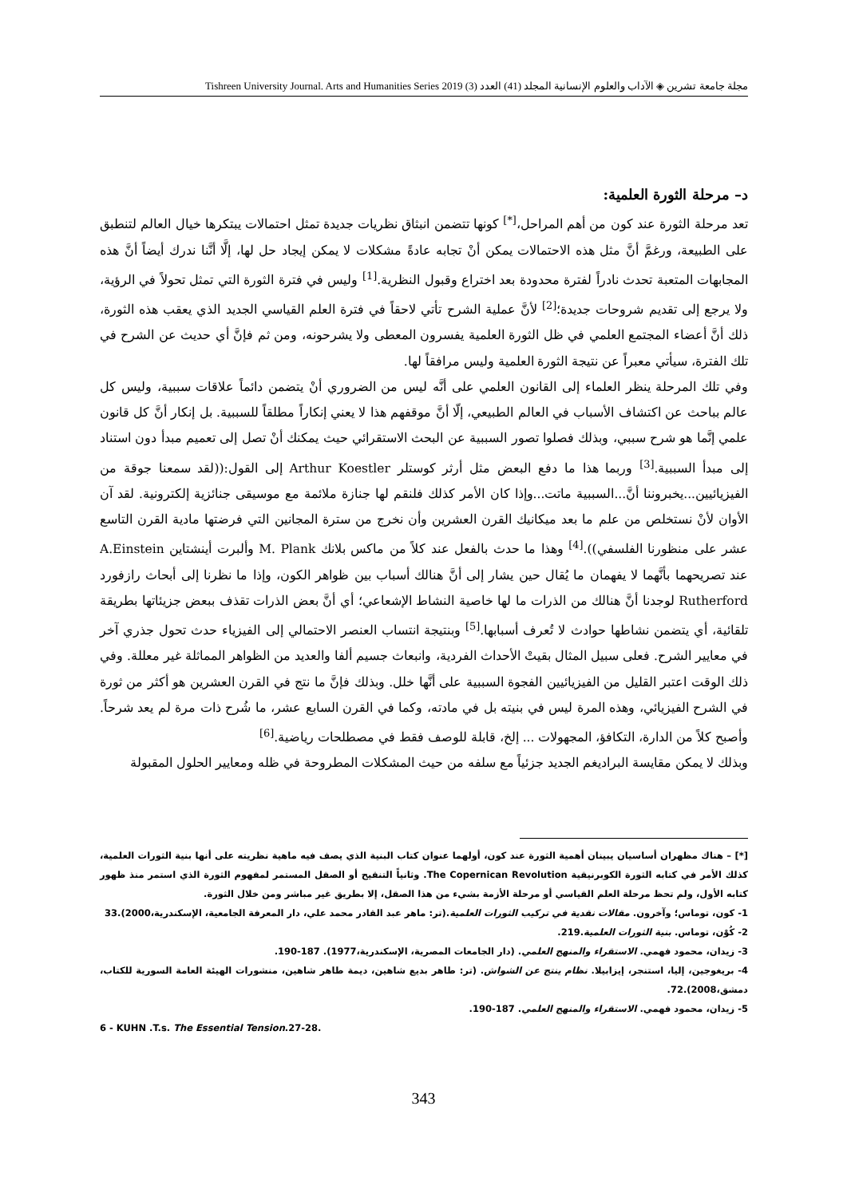مجلة جامعة تشرين ◈ الآداب والعلوم الإنسانية المجلد (41) العدد (3) Tishreen University Journal. Arts and Humanities Series 2019
د– مرحلة الثورة العلمية:
تعد مرحلة الثورة عند كون من أهم المراحل،<sup>[*]</sup> كونها تتضمن انبثاق نظريات جديدة تمثل احتمالات يبتكرها خيال العالم لتنطبق على الطبيعة، ورغمَّ أنَّ مثل هذه الاحتمالات يمكن أنْ تجابه عادةً مشكلات لا يمكن إيجاد حل لها، إلَّا أنَّنا ندرك أيضاً أنَّ هذه المجابهات المتعبة تحدث نادراً لفترة محدودة بعد اختراع وقبول النظرية.<sup>[1]</sup> وليس في فترة الثورة التي تمثل تحولاً في الرؤية، ولا يرجع إلى تقديم شروحات جديدة؛<sup>[2]</sup> لأنَّ عملية الشرح تأتي لاحقاً في فترة العلم القياسي الجديد الذي يعقب هذه الثورة، ذلك أنَّ أعضاء المجتمع العلمي في ظل الثورة العلمية يفسرون المعطى ولا يشرحونه، ومن ثم فإنَّ أي حديث عن الشرح في تلك الفترة، سيأتي معبراً عن نتيجة الثورة العلمية وليس مرافقاً لها.
وفي تلك المرحلة ينظر العلماء إلى القانون العلمي على أنَّه ليس من الضروري أنْ يتضمن دائماً علاقات سببية، وليس كل عالم بباحث عن اكتشاف الأسباب في العالم الطبيعي، إلّا أنَّ موقفهم هذا لا يعني إنكاراً مطلقاً للسببية. بل إنكار أنَّ كل قانون علمي إنَّما هو شرح سببي، وبذلك فصلوا تصور السببية عن البحث الاستقرائي حيث يمكنك أنْ تصل إلى تعميم مبدأ دون استناد إلى مبدأ السببية.<sup>[3]</sup> وربما هذا ما دفع البعض مثل أرثر كوستلر Arthur Koestler إلى القول:((لقد سمعنا جوقة من الفيزيائيين...يخبروننا أنَّ...السببية ماتت...وإذا كان الأمر كذلك فلنقم لها جنازة ملائمة مع موسيقى جنائزية إلكترونية. لقد آن الأوان لأنْ نستخلص من علم ما بعد ميكانيك القرن العشرين وأن نخرج من سترة المجانين التي فرضتها مادية القرن التاسع عشر على منظورنا الفلسفي)).<sup>[4]</sup> وهذا ما حدث بالفعل عند كلاً من ماكس بلانك M. Plank وألبرت أينشتاين A.Einstein عند تصريحهما بأنَّهما لا يفهمان ما يُقال حين يشار إلى أنَّ هنالك أسباب بين ظواهر الكون، وإذا ما نظرنا إلى أبحاث رازفورد Rutherford لوجدنا أنَّ هنالك من الذرات ما لها خاصية النشاط الإشعاعي؛ أي أنَّ بعض الذرات تقذف ببعض جزيئاتها بطريقة تلقائية، أي يتضمن نشاطها حوادث لا تُعرف أسبابها.<sup>[5]</sup> وبنتيجة انتساب العنصر الاحتمالي إلى الفيزياء حدث تحول جذري آخر في معايير الشرح. فعلى سبيل المثال بقيتْ الأحداث الفردية، وانبعاث جسيم ألفا والعديد من الظواهر المماثلة غير معللة. وفي ذلك الوقت اعتبر القليل من الفيزيائيين الفجوة السببية على أنَّها خلل. وبذلك فإنَّ ما نتج في القرن العشرين هو أكثر من ثورة في الشرح الفيزيائي، وهذه المرة ليس في بنيته بل في مادته، وكما في القرن السابع عشر، ما شُرح ذات مرة لم يعد شرحاً. وأصبح كلاً من الدارة، التكافؤ، المجهولات ... إلخ، قابلة للوصف فقط في مصطلحات رياضية.<sup>[6]</sup>
وبذلك لا يمكن مقايسة البراديغم الجديد جزئياً مع سلفه من حيث المشكلات المطروحة في ظله ومعايير الحلول المقبولة
[*] – هناك مظهران أساسيان يبينان أهمية الثورة عند كون، أولهما عنوان كتاب البنية الذي يصف فيه ماهية نظريته على أنها بنية الثورات العلمية، كذلك الأمر في كتابه الثورة الكوبرنيقية The Copernican Revolution. وثانياً التنقيح أو الصقل المستمر لمفهوم الثورة الذي استمر منذ ظهور كتابه الأول، ولم تحظ مرحلة العلم القياسي أو مرحلة الأزمة بشيء من هذا الصقل، إلا بطريق غير مباشر ومن خلال الثورة.
1- كون، توماس؛ وآخرون. مقالات نقدية في تركيب الثورات العلمية.(تر: ماهر عبد القادر محمد علي، دار المعرفة الجامعية، الإسكندرية،2000).33
2- كُوْن، توماس. بنية الثورات العلمية.219.
3- زيدان، محمود فهمي. الاستقراء والمنهج العلمي. (دار الجامعات المصرية، الإسكندرية،1977). 187-190.
4- بريغوجين، إليا، استنجر، إيزابيلا. نظام ينتج عن الشواش. (تر: طاهر بديع شاهين، ديمة طاهر شاهين، منشورات الهيئة العامة السورية للكتاب، دمشق،2008).72.
5- زيدان، محمود فهمي. الاستقراء والمنهج العلمي. 187-190.
6 - KUHN .T.s. The Essential Tension.27-28.
343